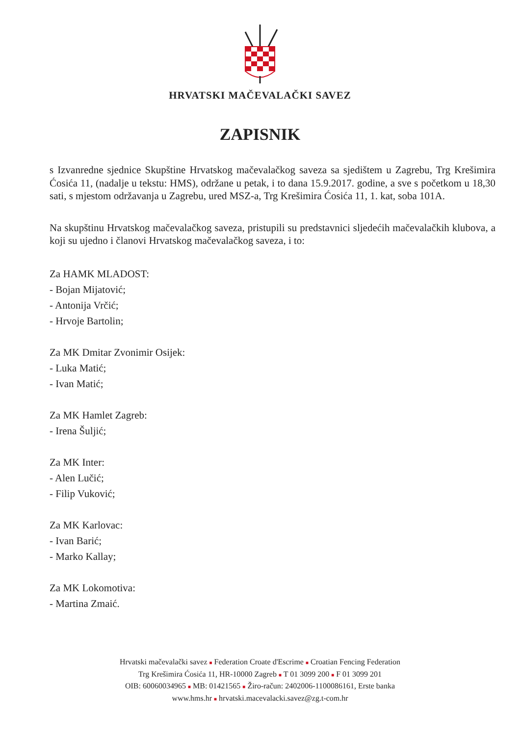HRVATSKI MAČEVALAČKI SAVEZ
ZAPISNIK
s Izvanredne sjednice Skupštine Hrvatskog mačevalačkog saveza sa sjedištem u Zagrebu, Trg Krešimira Ćosića 11, (nadalje u tekstu: HMS), održane u petak, i to dana 15.9.2017. godine, a sve s početkom u 18,30 sati, s mjestom održavanja u Zagrebu, ured MSZ-a, Trg Krešimira Ćosića 11, 1. kat, soba 101A.
Na skupštinu Hrvatskog mačevalačkog saveza, pristupili su predstavnici sljedećih mačevalačkih klubova, a koji su ujedno i članovi Hrvatskog mačevalačkog saveza, i to:
Za HAMK MLADOST:
- Bojan Mijatović;
- Antonija Vrčić;
- Hrvoje Bartolin;
Za MK Dmitar Zvonimir Osijek:
- Luka Matić;
- Ivan Matić;
Za MK Hamlet Zagreb:
- Irena Šuljić;
Za MK Inter:
- Alen Lučić;
- Filip Vuković;
Za MK Karlovac:
- Ivan Barić;
- Marko Kallay;
Za MK Lokomotiva:
- Martina Zmaić.
Hrvatski mačevalački savez ■ Federation Croate d'Escrime ■ Croatian Fencing Federation
Trg Krešimira Ćosića 11, HR-10000 Zagreb ■ T 01 3099 200 ■ F 01 3099 201
OIB: 60060034965 ■ MB: 01421565 ■ Žiro-račun: 2402006-1100086161, Erste banka
www.hms.hr ■ hrvatski.macevalacki.savez@zg.t-com.hr